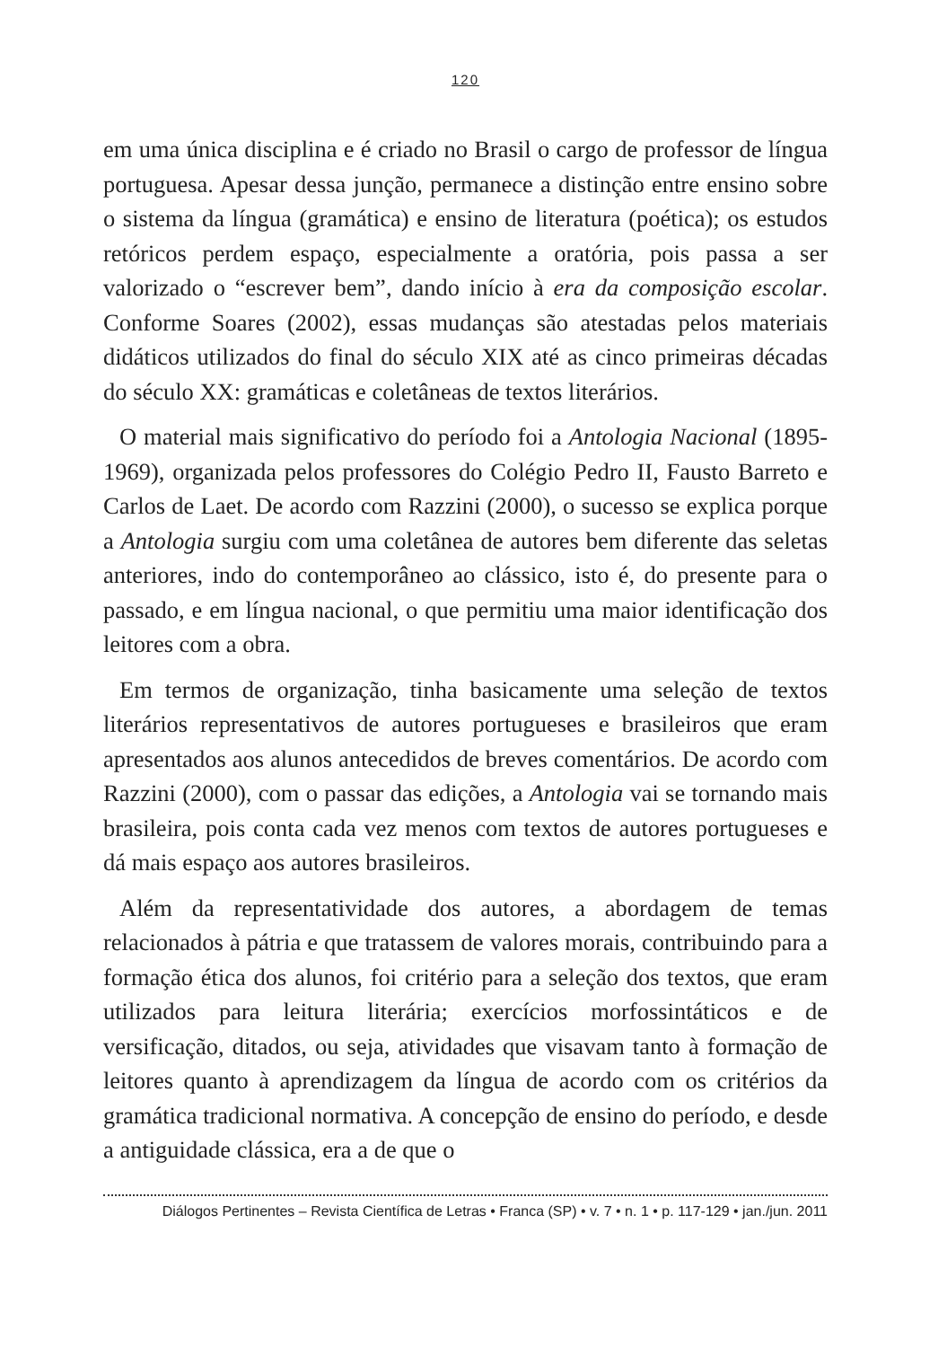120
em uma única disciplina e é criado no Brasil o cargo de professor de língua portuguesa. Apesar dessa junção, permanece a distinção entre ensino sobre o sistema da língua (gramática) e ensino de literatura (poética); os estudos retóricos perdem espaço, especialmente a oratória, pois passa a ser valorizado o “escrever bem”, dando início à era da composição escolar. Conforme Soares (2002), essas mudanças são atestadas pelos materiais didáticos utilizados do final do século XIX até as cinco primeiras décadas do século XX: gramáticas e coletâneas de textos literários.
O material mais significativo do período foi a Antologia Nacional (1895-1969), organizada pelos professores do Colégio Pedro II, Fausto Barreto e Carlos de Laet. De acordo com Razzini (2000), o sucesso se explica porque a Antologia surgiu com uma coletânea de autores bem diferente das seletas anteriores, indo do contemporâneo ao clássico, isto é, do presente para o passado, e em língua nacional, o que permitiu uma maior identificação dos leitores com a obra.
Em termos de organização, tinha basicamente uma seleção de textos literários representativos de autores portugueses e brasileiros que eram apresentados aos alunos antecedidos de breves comentários. De acordo com Razzini (2000), com o passar das edições, a Antologia vai se tornando mais brasileira, pois conta cada vez menos com textos de autores portugueses e dá mais espaço aos autores brasileiros.
Além da representatividade dos autores, a abordagem de temas relacionados à pátria e que tratassem de valores morais, contribuindo para a formação ética dos alunos, foi critério para a seleção dos textos, que eram utilizados para leitura literária; exercícios morfossintáticos e de versificação, ditados, ou seja, atividades que visavam tanto à formação de leitores quanto à aprendizagem da língua de acordo com os critérios da gramática tradicional normativa. A concepção de ensino do período, e desde a antiguidade clássica, era a de que o
Diálogos Pertinentes – Revista Científica de Letras • Franca (SP) • v. 7 • n. 1 • p. 117-129 • jan./jun. 2011